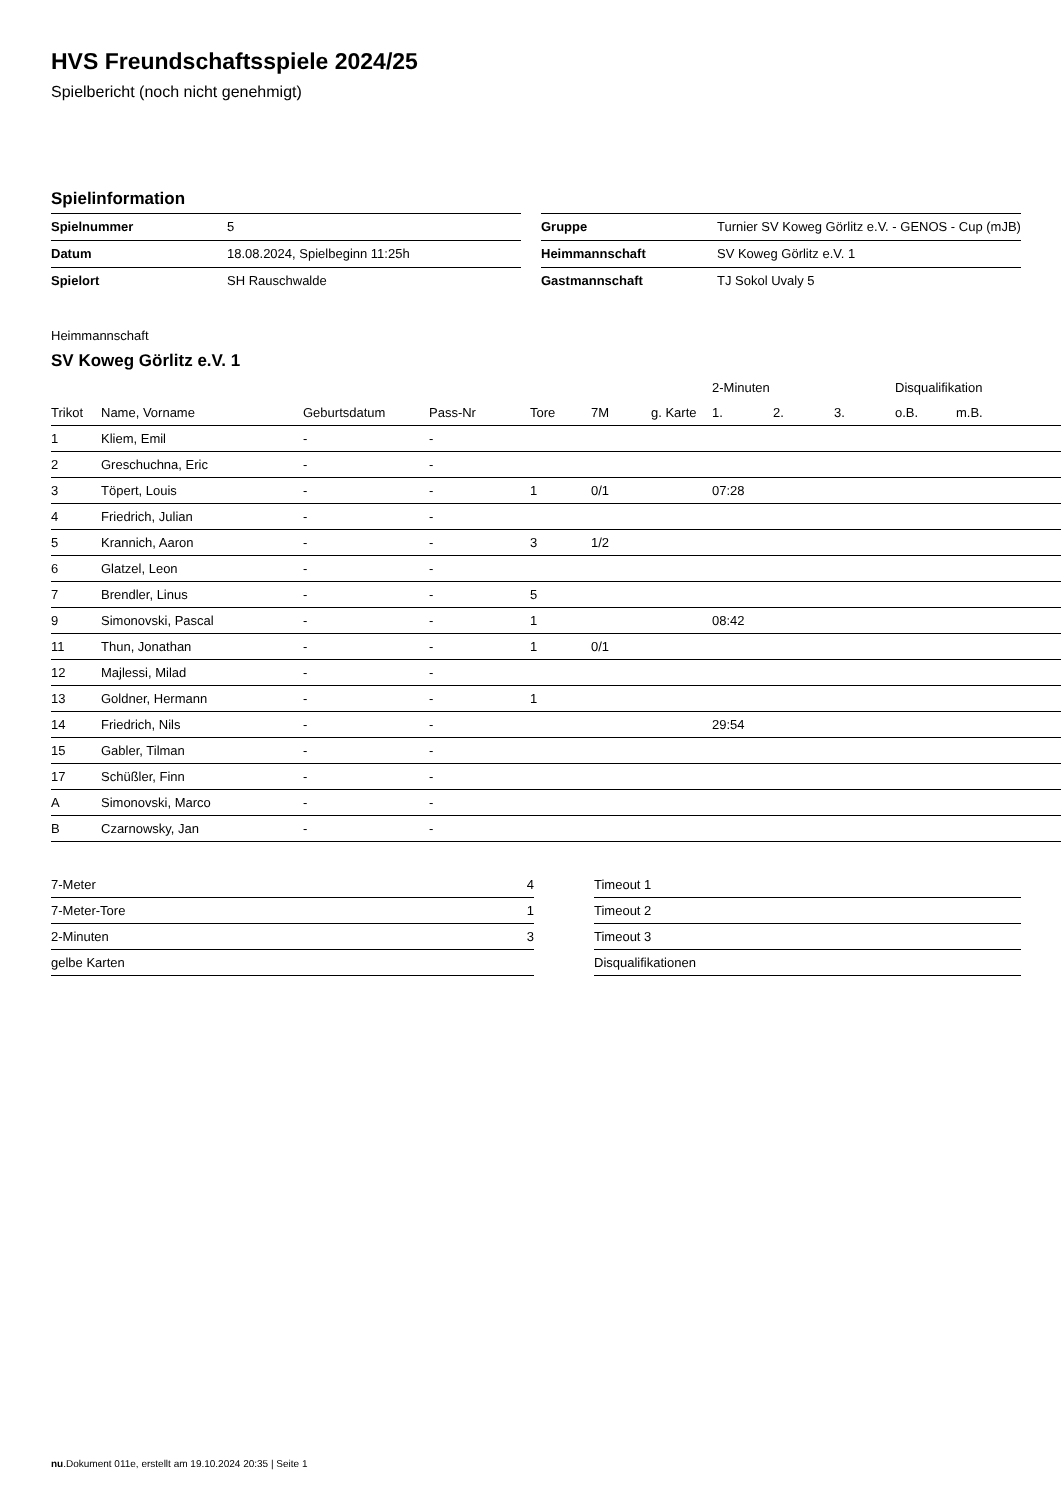HVS Freundschaftsspiele 2024/25
Spielbericht (noch nicht genehmigt)
Spielinformation
| Spielnummer | 5 | | Gruppe | Turnier SV Koweg Görlitz e.V. - GENOS - Cup (mJB) |
| Datum | 18.08.2024, Spielbeginn 11:25h | | Heimmannschaft | SV Koweg Görlitz e.V. 1 |
| Spielort | SH Rauschwalde | | Gastmannschaft | TJ Sokol Uvaly 5 |
Heimmannschaft
SV Koweg Görlitz e.V. 1
| | | | | | | | 2-Minuten | | | Disqualifikation | |
| --- | --- | --- | --- | --- | --- | --- | --- | --- | --- | --- | --- |
| Trikot | Name, Vorname | Geburtsdatum | Pass-Nr | Tore | 7M | g. Karte | 1. | 2. | 3. | o.B. | m.B. |
| 1 | Kliem, Emil | - | - | | | | | | | | |
| 2 | Greschuchna, Eric | - | - | | | | | | | | |
| 3 | Töpert, Louis | - | - | 1 | 0/1 | | 07:28 | | | | |
| 4 | Friedrich, Julian | - | - | | | | | | | | |
| 5 | Krannich, Aaron | - | - | 3 | 1/2 | | | | | | |
| 6 | Glatzel, Leon | - | - | | | | | | | | |
| 7 | Brendler, Linus | - | - | 5 | | | | | | | |
| 9 | Simonovski, Pascal | - | - | 1 | | | 08:42 | | | | |
| 11 | Thun, Jonathan | - | - | 1 | 0/1 | | | | | | |
| 12 | Majlessi, Milad | - | - | | | | | | | | |
| 13 | Goldner, Hermann | - | - | 1 | | | | | | | |
| 14 | Friedrich, Nils | - | - | | | | 29:54 | | | | |
| 15 | Gabler, Tilman | - | - | | | | | | | | |
| 17 | Schüßler, Finn | - | - | | | | | | | | |
| A | Simonovski, Marco | - | - | | | | | | | | |
| B | Czarnowsky, Jan | - | - | | | | | | | | |
| 7-Meter | 4 |
| 7-Meter-Tore | 1 |
| 2-Minuten | 3 |
| gelbe Karten | |
| Timeout 1 |
| Timeout 2 |
| Timeout 3 |
| Disqualifikationen |
nu.Dokument 011e, erstellt am 19.10.2024 20:35 | Seite 1